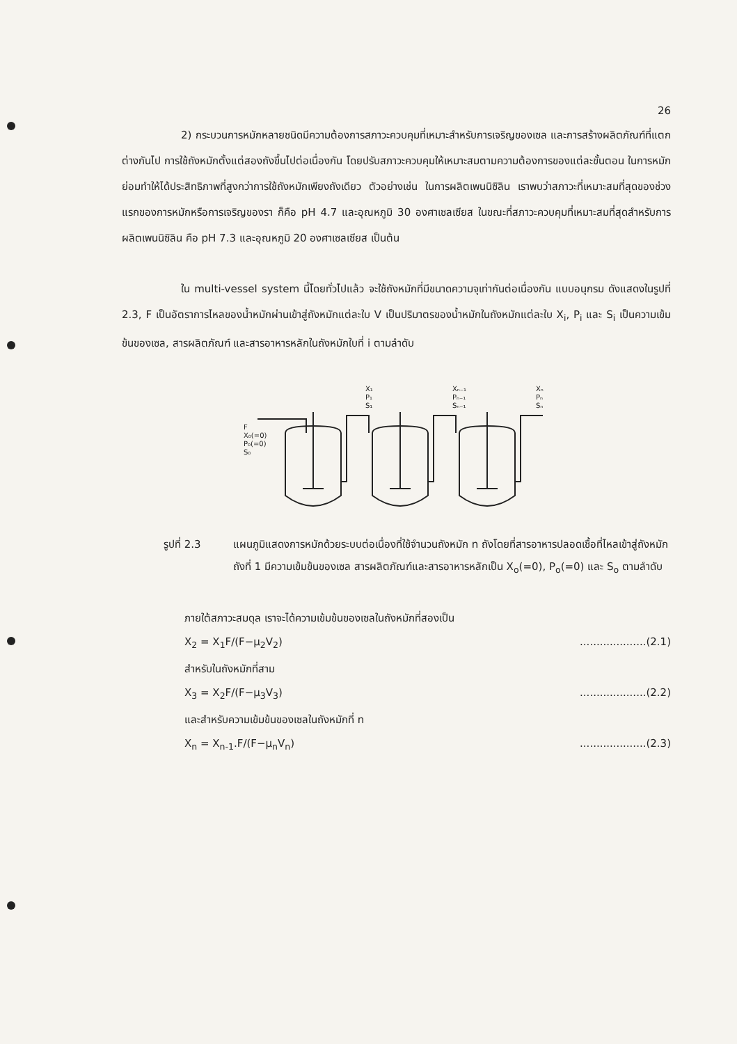26
2) กระบวนการหมักหลายชนิดมีความต้องการสภาวะควบคุมที่เหมาะสำหรับการเจริญของเซล และการสร้างผลิตภัณฑ์ที่แตกต่างกันไป การใช้ถังหมักตั้งแต่สองถังขึ้นไปต่อเนื่องกัน โดยปรับสภาวะควบคุมให้เหมาะสมตามความต้องการของแต่ละขั้นตอน ในการหมักย่อมทำให้ได้ประสิทธิภาพที่สูงกว่าการใช้ถังหมักเพียงถังเดียว ตัวอย่างเช่น ในการผลิตเพนนิซิลิน เราพบว่าสภาวะที่เหมาะสมที่สุดของช่วงแรกของการหมักหรือการเจริญของรา ก็คือ pH 4.7 และอุณหภูมิ 30 องศาเซลเซียส ในขณะที่สภาวะควบคุมที่เหมาะสมที่สุดสำหรับการผลิตเพนนิซิลิน คือ pH 7.3 และอุณหภูมิ 20 องศาเซลเซียส เป็นต้น
ใน multi-vessel system นี้โดยทั่วไปแล้ว จะใช้ถังหมักที่มีขนาดความจุเท่ากันต่อเนื่องกัน แบบอนุกรม ดังแสดงในรูปที่ 2.3, F เป็นอัตราการไหลของน้ำหมักผ่านเข้าสู่ถังหมักแต่ละใบ V เป็นปริมาตรของน้ำหมักในถังหมักแต่ละใบ X<sub>i</sub>, P<sub>i</sub> และ S<sub>i</sub> เป็นความเข้มข้นของเซล, สารผลิตภัณฑ์ และสารอาหารหลักในถังหมักใบที่ i ตามลำดับ
F
X₀(=0)
P₀(=0)
S₀
X₁
P₁
S₁
Xₙ₋₁
Pₙ₋₁
Sₙ₋₁
Xₙ
Pₙ
Sₙ
รูปที่ 2.3 แผนภูมิแสดงการหมักด้วยระบบต่อเนื่องที่ใช้จำนวนถังหมัก n ถังโดยที่สารอาหารปลอดเชื้อที่ไหลเข้าสู่ถังหมักถังที่ 1 มีความเข้มข้นของเซล สารผลิตภัณฑ์และสารอาหารหลักเป็น X<sub>o</sub>(=0), P<sub>o</sub>(=0) และ S<sub>o</sub> ตามลำดับ
ภายใต้สภาวะสมดุล เราจะได้ความเข้มข้นของเซลในถังหมักที่สองเป็น
X<sub>2</sub> = X<sub>1</sub>F/(F−μ<sub>2</sub>V<sub>2</sub>)....................(2.1)
สำหรับในถังหมักที่สาม
X<sub>3</sub> = X<sub>2</sub>F/(F−μ<sub>3</sub>V<sub>3</sub>)....................(2.2)
และสำหรับความเข้มข้นของเซลในถังหมักที่ n
X<sub>n</sub> = X<sub>n-1</sub>.F/(F−μ<sub>n</sub>V<sub>n</sub>)....................(2.3)